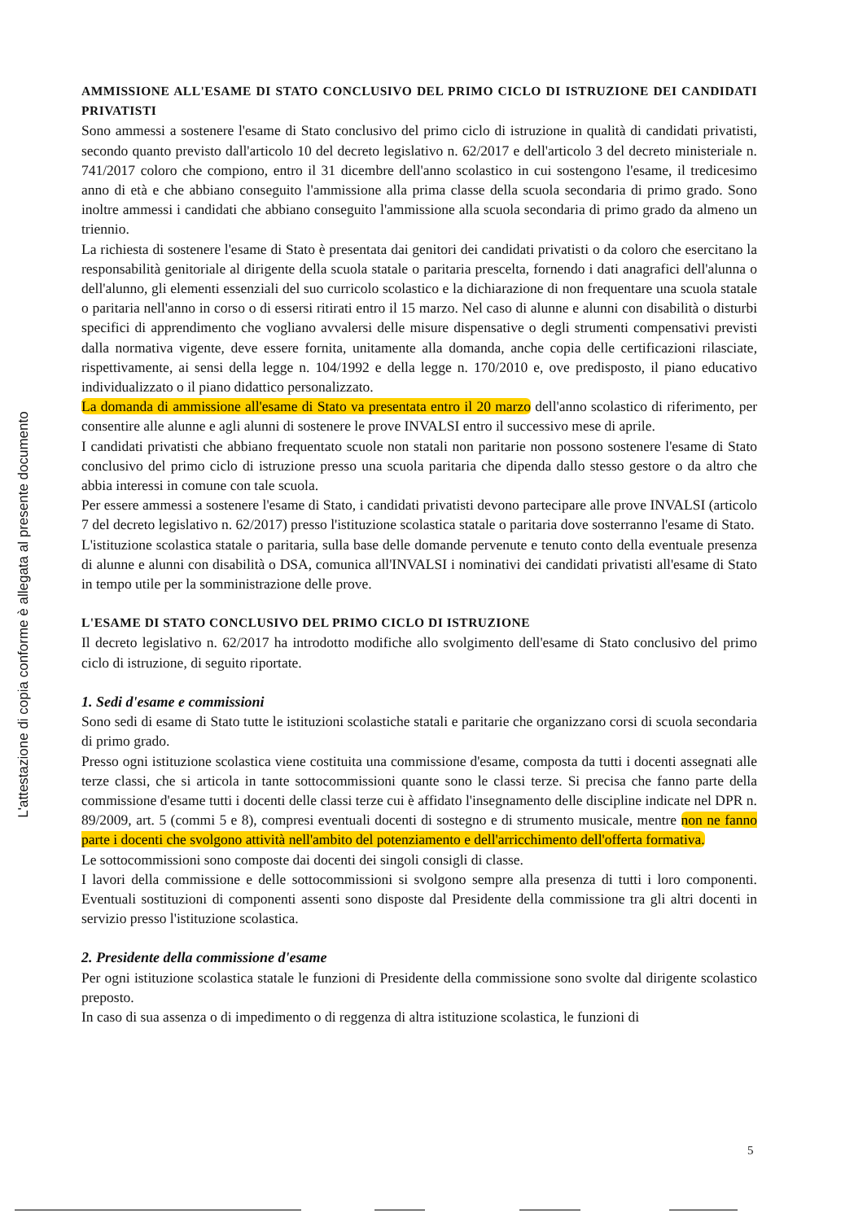L'attestazione di copia conforme è allegata al presente documento
AMMISSIONE ALL'ESAME DI STATO CONCLUSIVO DEL PRIMO CICLO DI ISTRUZIONE DEI CANDIDATI PRIVATISTI
Sono ammessi a sostenere l'esame di Stato conclusivo del primo ciclo di istruzione in qualità di candidati privatisti, secondo quanto previsto dall'articolo 10 del decreto legislativo n. 62/2017 e dell'articolo 3 del decreto ministeriale n. 741/2017 coloro che compiono, entro il 31 dicembre dell'anno scolastico in cui sostengono l'esame, il tredicesimo anno di età e che abbiano conseguito l'ammissione alla prima classe della scuola secondaria di primo grado. Sono inoltre ammessi i candidati che abbiano conseguito l'ammissione alla scuola secondaria di primo grado da almeno un triennio.
La richiesta di sostenere l'esame di Stato è presentata dai genitori dei candidati privatisti o da coloro che esercitano la responsabilità genitoriale al dirigente della scuola statale o paritaria prescelta, fornendo i dati anagrafici dell'alunna o dell'alunno, gli elementi essenziali del suo curricolo scolastico e la dichiarazione di non frequentare una scuola statale o paritaria nell'anno in corso o di essersi ritirati entro il 15 marzo. Nel caso di alunne e alunni con disabilità o disturbi specifici di apprendimento che vogliano avvalersi delle misure dispensative o degli strumenti compensativi previsti dalla normativa vigente, deve essere fornita, unitamente alla domanda, anche copia delle certificazioni rilasciate, rispettivamente, ai sensi della legge n. 104/1992 e della legge n. 170/2010 e, ove predisposto, il piano educativo individualizzato o il piano didattico personalizzato.
La domanda di ammissione all'esame di Stato va presentata entro il 20 marzo dell'anno scolastico di riferimento, per consentire alle alunne e agli alunni di sostenere le prove INVALSI entro il successivo mese di aprile.
I candidati privatisti che abbiano frequentato scuole non statali non paritarie non possono sostenere l'esame di Stato conclusivo del primo ciclo di istruzione presso una scuola paritaria che dipenda dallo stesso gestore o da altro che abbia interessi in comune con tale scuola.
Per essere ammessi a sostenere l'esame di Stato, i candidati privatisti devono partecipare alle prove INVALSI (articolo 7 del decreto legislativo n. 62/2017) presso l'istituzione scolastica statale o paritaria dove sosterranno l'esame di Stato.
L'istituzione scolastica statale o paritaria, sulla base delle domande pervenute e tenuto conto della eventuale presenza di alunne e alunni con disabilità o DSA, comunica all'INVALSI i nominativi dei candidati privatisti all'esame di Stato in tempo utile per la somministrazione delle prove.
L'ESAME DI STATO CONCLUSIVO DEL PRIMO CICLO DI ISTRUZIONE
Il decreto legislativo n. 62/2017 ha introdotto modifiche allo svolgimento dell'esame di Stato conclusivo del primo ciclo di istruzione, di seguito riportate.
1. Sedi d'esame e commissioni
Sono sedi di esame di Stato tutte le istituzioni scolastiche statali e paritarie che organizzano corsi di scuola secondaria di primo grado.
Presso ogni istituzione scolastica viene costituita una commissione d'esame, composta da tutti i docenti assegnati alle terze classi, che si articola in tante sottocommissioni quante sono le classi terze. Si precisa che fanno parte della commissione d'esame tutti i docenti delle classi terze cui è affidato l'insegnamento delle discipline indicate nel DPR n. 89/2009, art. 5 (commi 5 e 8), compresi eventuali docenti di sostegno e di strumento musicale, mentre non ne fanno parte i docenti che svolgono attività nell'ambito del potenziamento e dell'arricchimento dell'offerta formativa.
Le sottocommissioni sono composte dai docenti dei singoli consigli di classe.
I lavori della commissione e delle sottocommissioni si svolgono sempre alla presenza di tutti i loro componenti. Eventuali sostituzioni di componenti assenti sono disposte dal Presidente della commissione tra gli altri docenti in servizio presso l'istituzione scolastica.
2. Presidente della commissione d'esame
Per ogni istituzione scolastica statale le funzioni di Presidente della commissione sono svolte dal dirigente scolastico preposto.
In caso di sua assenza o di impedimento o di reggenza di altra istituzione scolastica, le funzioni di
5